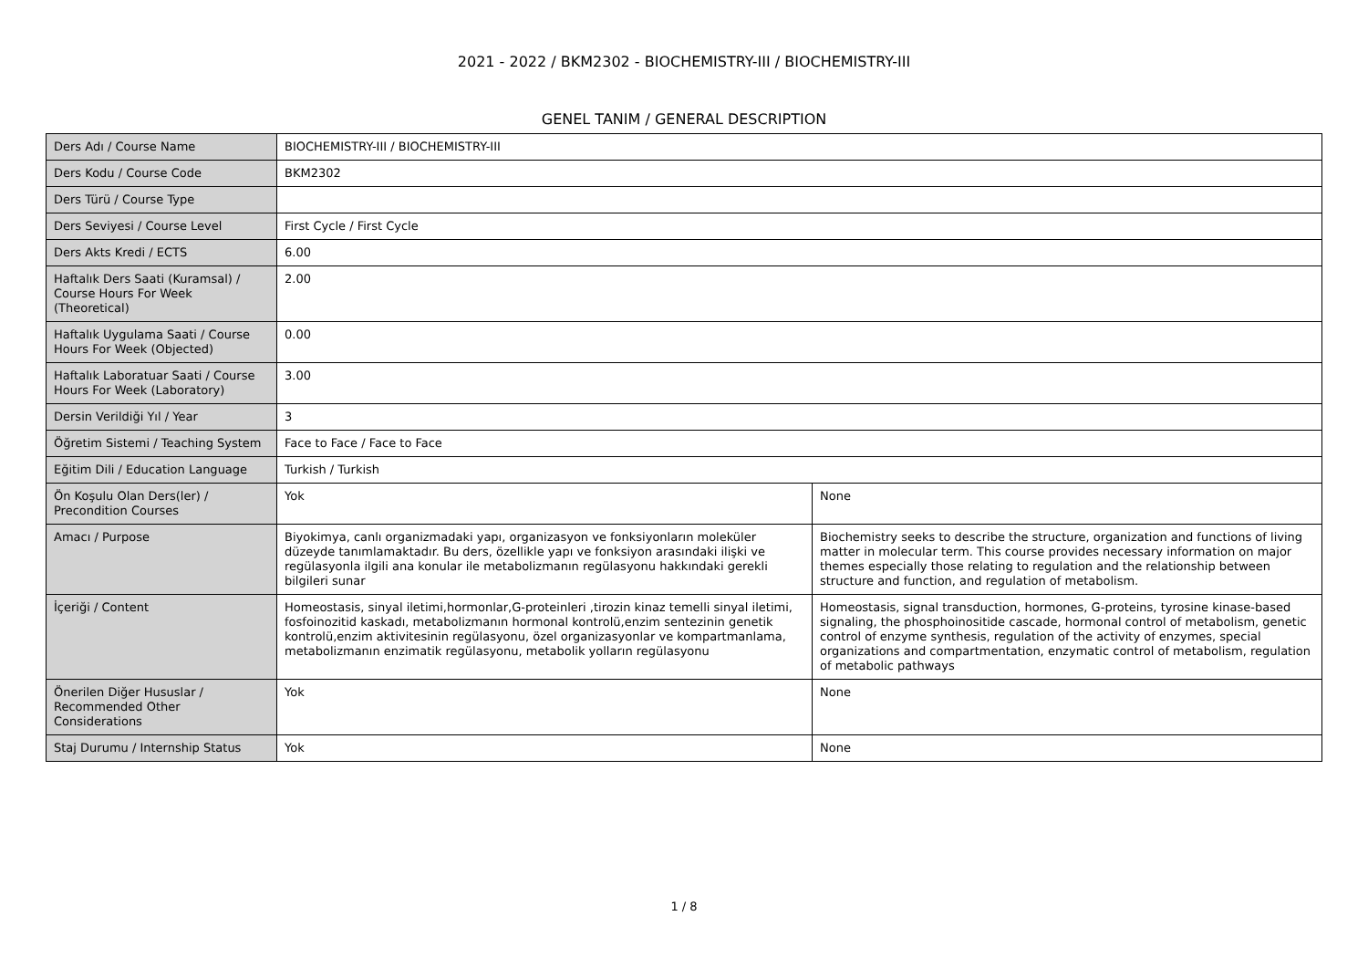2021 - 2022 / BKM2302 - BIOCHEMISTRY-III / BIOCHEMISTRY-III
GENEL TANIM / GENERAL DESCRIPTION
| Ders Adı / Course Name | BIOCHEMISTRY-III / BIOCHEMISTRY-III | |
| Ders Kodu / Course Code | BKM2302 | |
| Ders Türü / Course Type | | |
| Ders Seviyesi / Course Level | First Cycle / First Cycle | |
| Ders Akts Kredi / ECTS | 6.00 | |
| Haftalık Ders Saati (Kuramsal) / Course Hours For Week (Theoretical) | 2.00 | |
| Haftalık Uygulama Saati / Course Hours For Week (Objected) | 0.00 | |
| Haftalık Laboratuar Saati / Course Hours For Week (Laboratory) | 3.00 | |
| Dersin Verildiği Yıl / Year | 3 | |
| Öğretim Sistemi / Teaching System | Face to Face / Face to Face | |
| Eğitim Dili / Education Language | Turkish / Turkish | |
| Ön Koşulu Olan Ders(ler) / Precondition Courses | Yok | None |
| Amacı / Purpose | Biyokimya, canlı organizmadaki yapı, organizasyon ve fonksiyonların moleküler düzeyde tanımlamaktadır. Bu ders, özellikle yapı ve fonksiyon arasındaki ilişki ve regülasyonla ilgili ana konular ile metabolizmanın regülasyonu hakkındaki gerekli bilgileri sunar | Biochemistry seeks to describe the structure, organization and functions of living matter in molecular term. This course provides necessary information on major themes especially those relating to regulation and the relationship between structure and function, and regulation of metabolism. |
| İçeriği / Content | Homeostasis, sinyal iletimi,hormonlar,G-proteinleri ,tirozin kinaz temelli sinyal iletimi, fosfoinozitid kaskadı, metabolizmanın hormonal kontrolü,enzim sentezinin genetik kontrolü,enzim aktivitesinin regülasyonu, özel organizasyonlar ve kompartmanlama, metabolizmanın enzimatik regülasyonu, metabolik yolların regülasyonu | Homeostasis, signal transduction, hormones, G-proteins, tyrosine kinase-based signaling, the phosphoinositide cascade, hormonal control of metabolism, genetic control of enzyme synthesis, regulation of the activity of enzymes, special organizations and compartmentation, enzymatic control of metabolism, regulation of metabolic pathways |
| Önerilen Diğer Hususlar / Recommended Other Considerations | Yok | None |
| Staj Durumu / Internship Status | Yok | None |
1 / 8